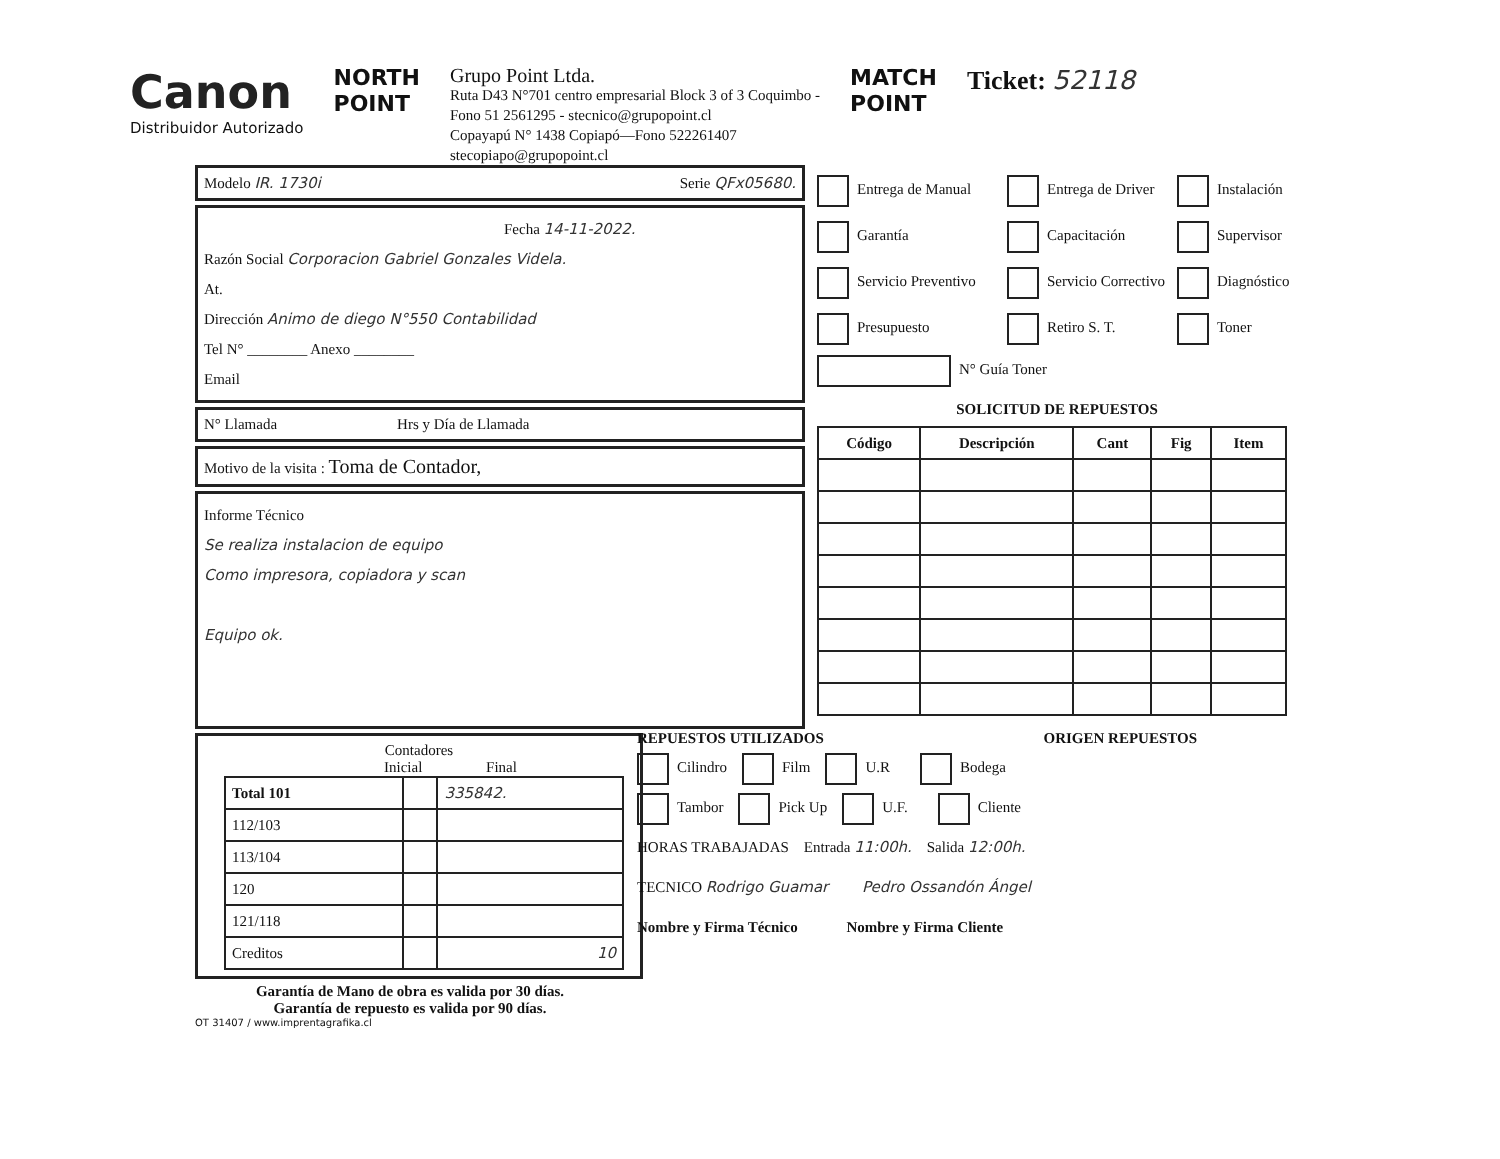Canon
Distribuidor Autorizado
NORTH
POINT
Grupo Point Ltda.
Ruta D43 N°701 centro empresarial Block 3 of 3 Coquimbo -
Fono 51 2561295 - stecnico@grupopoint.cl
Copayapú N° 1438 Copiapó—Fono 522261407
stecopiapo@grupopoint.cl
MATCH
POINT
Ticket: 52118
Modelo IR. 1730i Serie QFx05680.
Fecha 14-11-2022.
Razón Social Corporacion Gabriel Gonzales Videla.
At.
Dirección Animo de diego N°550 Contabilidad
Tel N° ________ Anexo ________
Email
N° Llamada Hrs y Día de Llamada
Motivo de la visita : Toma de Contador,
Informe Técnico
Se realiza instalacion de equipo
Como impresora, copiadora y scan
Equipo ok.
Contadores
Inicial Final
| Total 101 | | 335842. |
| 112/103 | | |
| 113/104 | | |
| 120 | | |
| 121/118 | | |
| Creditos | | 10 |
Garantía de Mano de obra es valida por 30 días.
Garantía de repuesto es valida por 90 días.
OT 31407 / www.imprentagrafika.cl
Entrega de Manual
Entrega de Driver
Instalación
Garantía
Capacitación
Supervisor
Servicio Preventivo
Servicio Correctivo
Diagnóstico
Presupuesto
Retiro S. T.
Toner
N° Guía Toner
SOLICITUD DE REPUESTOS
| Código | Descripción | Cant | Fig | Item |
| --- | --- | --- | --- | --- |
REPUESTOS UTILIZADOS ORIGEN REPUESTOS
Cilindro Film U.R Bodega
Tambor Pick Up U.F. Cliente
HORAS TRABAJADAS Entrada 11:00h. Salida 12:00h.
TECNICO Rodrigo Guamar Pedro Ossandón Ángel
Nombre y Firma Técnico Nombre y Firma Cliente